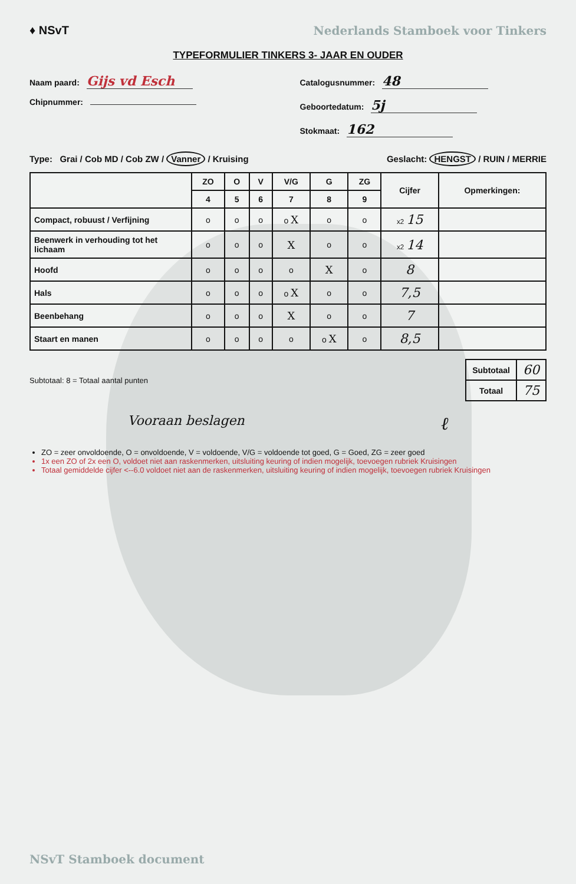♦ NSvT Nederlands Stamboek voor Tinkers
TYPEFORMULIER TINKERS 3- JAAR EN OUDER
Naam paard: Gijs vd Esch
Catalogusnummer: 48
Chipnummer:
Geboortedatum: 5j
Stokmaat: 162
Type: Grai / Cob MD / Cob ZW / Vanner / Kruising
Geslacht: HENGST / RUIN / MERRIE
| | ZO | O | V | V/G | G | ZG | Cijfer | Opmerkingen: |
| --- | --- | --- | --- | --- | --- | --- | --- | --- |
| | 4 | 5 | 6 | 7 | 8 | 9 | | |
| Compact, robuust / Verfijning | o | o | o | o X | o | o | x2 15 | |
| Beenwerk in verhouding tot het lichaam | o | o | o | X | o | o | x2 14 | |
| Hoofd | o | o | o | o | X | o | 8 | |
| Hals | o | o | o | o X | o | o | 7,5 | |
| Beenbehang | o | o | o | X | o | o | 7 | |
| Staart en manen | o | o | o | o | o X | o | 8,5 | |
Subtotaal: 8 = Totaal aantal punten
| Subtotaal | 60 |
| Totaal | 75 |
Vooraan beslagen
ℓ
ZO = zeer onvoldoende, O = onvoldoende, V = voldoende, V/G = voldoende tot goed, G = Goed, ZG = zeer goed
1x een ZO of 2x een O, voldoet niet aan raskenmerken, uitsluiting keuring of indien mogelijk, toevoegen rubriek Kruisingen
Totaal gemiddelde cijfer <--6.0 voldoet niet aan de raskenmerken, uitsluiting keuring of indien mogelijk, toevoegen rubriek Kruisingen
NSvT Stamboek document